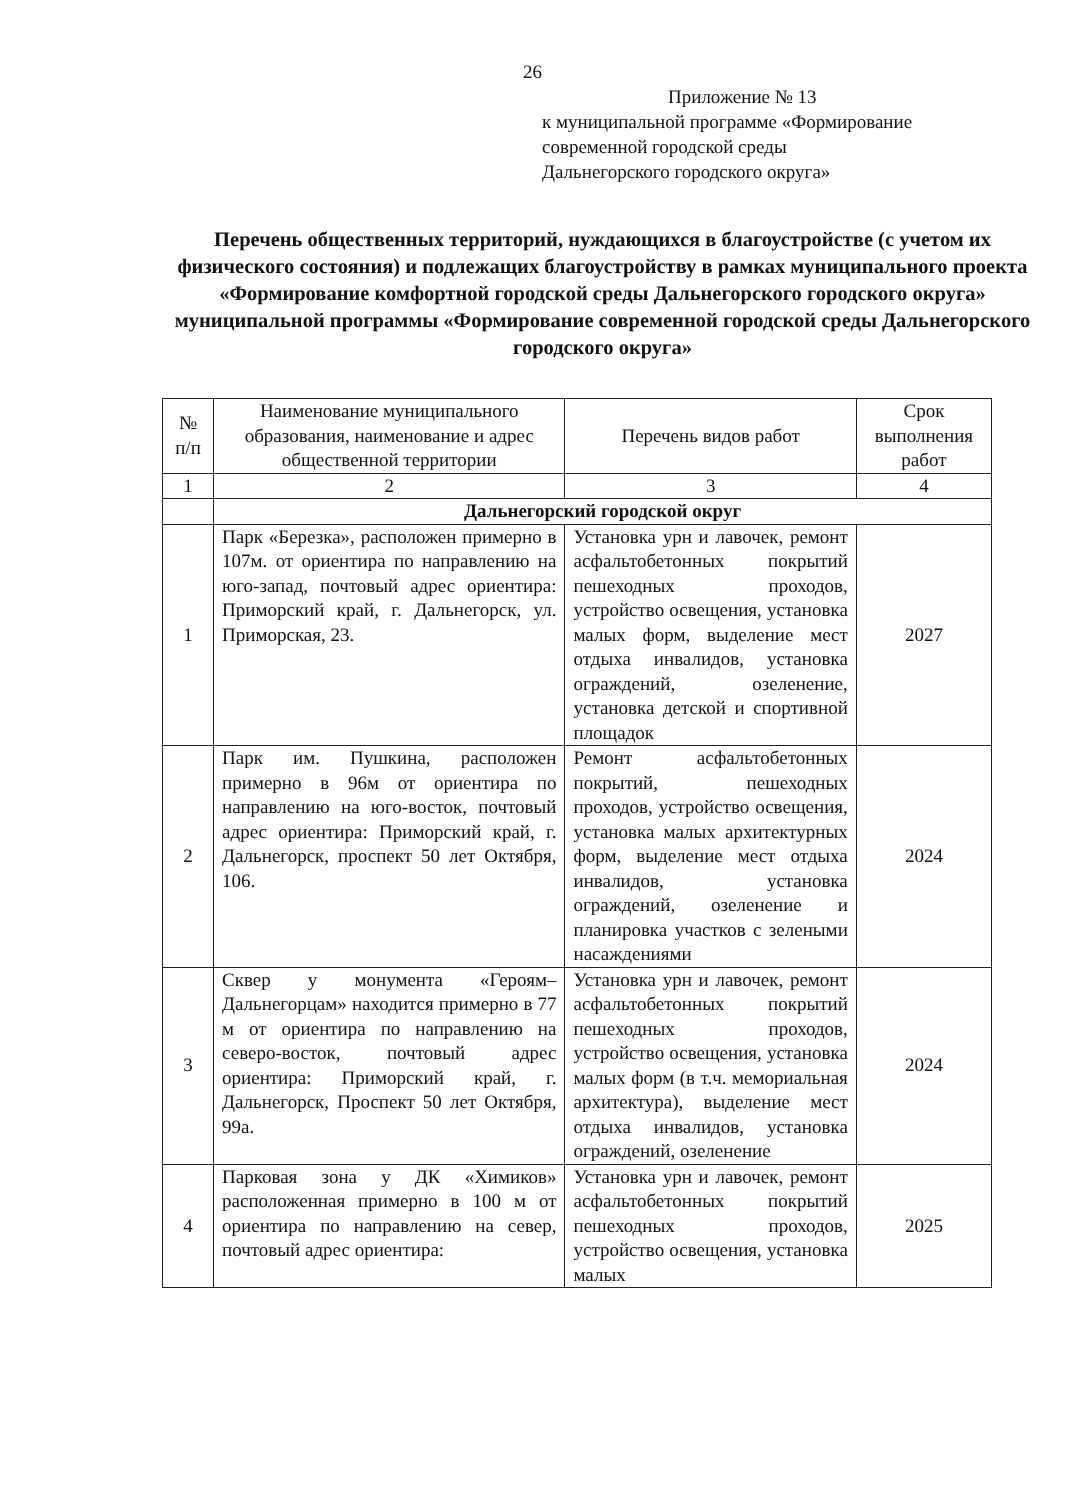26
Приложение № 13
к муниципальной программе «Формирование
современной городской среды
Дальнегорского городского округа»
Перечень общественных территорий, нуждающихся в благоустройстве (с учетом их физического состояния) и подлежащих благоустройству в рамках муниципального проекта «Формирование комфортной городской среды Дальнегорского городского округа» муниципальной программы «Формирование современной городской среды Дальнегорского городского округа»
| № п/п | Наименование муниципального образования, наименование и адрес общественной территории | Перечень видов работ | Срок выполнения работ |
| --- | --- | --- | --- |
| 1 | 2 | 3 | 4 |
| | Дальнегорский городской округ | | |
| 1 | Парк «Березка», расположен примерно в 107м. от ориентира по направлению на юго-запад, почтовый адрес ориентира: Приморский край, г. Дальнегорск, ул. Приморская, 23. | Установка урн и лавочек, ремонт асфальтобетонных покрытий пешеходных проходов, устройство освещения, установка малых форм, выделение мест отдыха инвалидов, установка ограждений, озеленение, установка детской и спортивной площадок | 2027 |
| 2 | Парк им. Пушкина, расположен примерно в 96м от ориентира по направлению на юго-восток, почтовый адрес ориентира: Приморский край, г. Дальнегорск, проспект 50 лет Октября, 106. | Ремонт асфальтобетонных покрытий, пешеходных проходов, устройство освещения, установка малых архитектурных форм, выделение мест отдыха инвалидов, установка ограждений, озеленение и планировка участков с зелеными насаждениями | 2024 |
| 3 | Сквер у монумента «Героям–Дальнегорцам» находится примерно в 77 м от ориентира по направлению на северо-восток, почтовый адрес ориентира: Приморский край, г. Дальнегорск, Проспект 50 лет Октября, 99а. | Установка урн и лавочек, ремонт асфальтобетонных покрытий пешеходных проходов, устройство освещения, установка малых форм (в т.ч. мемориальная архитектура), выделение мест отдыха инвалидов, установка ограждений, озеленение | 2024 |
| 4 | Парковая зона у ДК «Химиков» расположенная примерно в 100 м от ориентира по направлению на север, почтовый адрес ориентира: | Установка урн и лавочек, ремонт асфальтобетонных покрытий пешеходных проходов, устройство освещения, установка малых | 2025 |